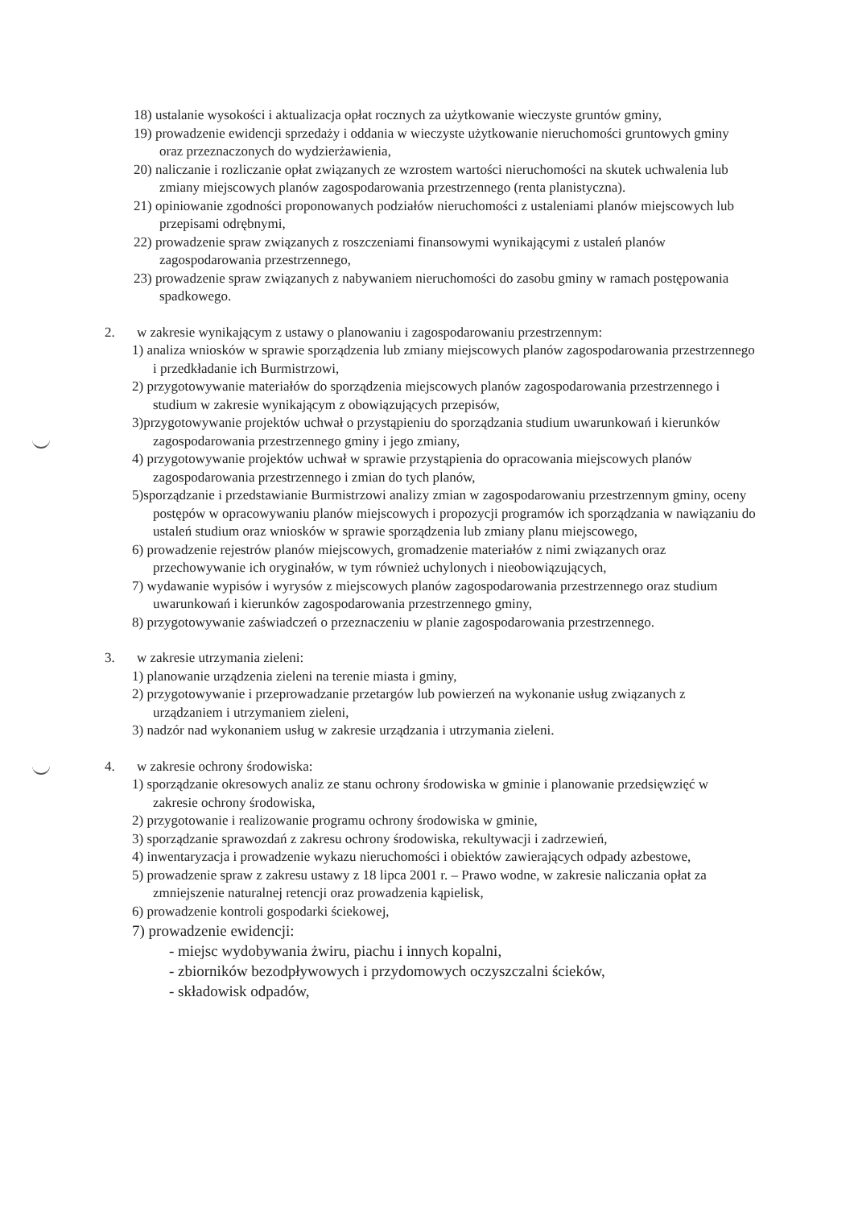18) ustalanie wysokości i aktualizacja opłat rocznych za użytkowanie wieczyste gruntów gminy,
19) prowadzenie ewidencji sprzedaży i oddania w wieczyste użytkowanie nieruchomości gruntowych gminy oraz przeznaczonych do wydzierżawienia,
20) naliczanie i rozliczanie opłat związanych ze wzrostem wartości nieruchomości na skutek uchwalenia lub zmiany miejscowych planów zagospodarowania przestrzennego (renta planistyczna).
21) opiniowanie zgodności proponowanych podziałów nieruchomości z ustaleniami planów miejscowych lub przepisami odrębnymi,
22) prowadzenie spraw związanych z roszczeniami finansowymi wynikającymi z ustaleń planów zagospodarowania przestrzennego,
23) prowadzenie spraw związanych z nabywaniem nieruchomości do zasobu gminy w ramach postępowania spadkowego.
2. w zakresie wynikającym z ustawy o planowaniu i zagospodarowaniu przestrzennym:
1) analiza wniosków w sprawie sporządzenia lub zmiany miejscowych planów zagospodarowania przestrzennego i przedkładanie ich Burmistrzowi,
2) przygotowywanie materiałów do sporządzenia miejscowych planów zagospodarowania przestrzennego i studium w zakresie wynikającym z obowiązujących przepisów,
3)przygotowywanie projektów uchwał o przystąpieniu do sporządzania studium uwarunkowań i kierunków zagospodarowania przestrzennego gminy i jego zmiany,
4) przygotowywanie projektów uchwał w sprawie przystąpienia do opracowania miejscowych planów zagospodarowania przestrzennego i zmian do tych planów,
5)sporządzanie i przedstawianie Burmistrzowi analizy zmian w zagospodarowaniu przestrzennym gminy, oceny postępów w opracowywaniu planów miejscowych i propozycji programów ich sporządzania w nawiązaniu do ustaleń studium oraz wniosków w sprawie sporządzenia lub zmiany planu miejscowego,
6) prowadzenie rejestrów planów miejscowych, gromadzenie materiałów z nimi związanych oraz przechowywanie ich oryginałów, w tym również uchylonych i nieobowiązujących,
7) wydawanie wypisów i wyrysów z miejscowych planów zagospodarowania przestrzennego oraz studium uwarunkowań i kierunków zagospodarowania przestrzennego gminy,
8) przygotowywanie zaświadczeń o przeznaczeniu w planie zagospodarowania przestrzennego.
3. w zakresie utrzymania zieleni:
1) planowanie urządzenia zieleni na terenie miasta i gminy,
2) przygotowywanie i przeprowadzanie przetargów lub powierzeń na wykonanie usług związanych z urządzaniem i utrzymaniem zieleni,
3) nadzór nad wykonaniem usług w zakresie urządzania i utrzymania zieleni.
4. w zakresie ochrony środowiska:
1) sporządzanie okresowych analiz ze stanu ochrony środowiska w gminie i planowanie przedsięwzięć w zakresie ochrony środowiska,
2) przygotowanie i realizowanie programu ochrony środowiska w gminie,
3) sporządzanie sprawozdań z zakresu ochrony środowiska, rekultywacji i zadrzewień,
4) inwentaryzacja i prowadzenie wykazu nieruchomości i obiektów zawierających odpady azbestowe,
5) prowadzenie spraw z zakresu ustawy z 18 lipca 2001 r. – Prawo wodne, w zakresie naliczania opłat za zmniejszenie naturalnej retencji oraz prowadzenia kąpielisk,
6) prowadzenie kontroli gospodarki ściekowej,
7) prowadzenie ewidencji:
- miejsc wydobywania żwiru, piachu i innych kopalni,
- zbiorników bezodpływowych i przydomowych oczyszczalni ścieków,
- składowisk odpadów,